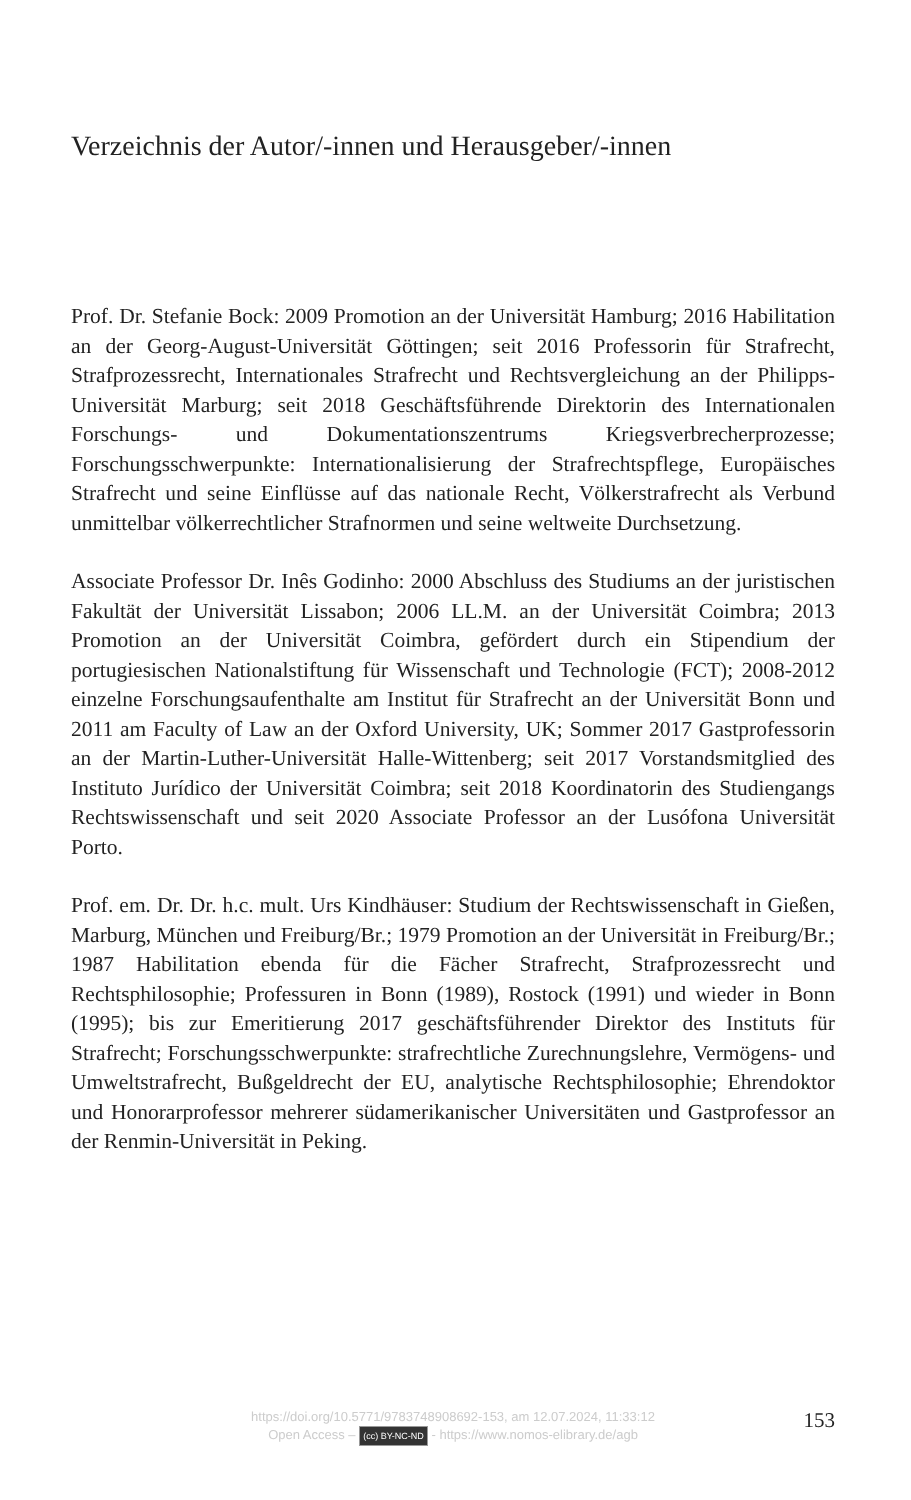Verzeichnis der Autor/-innen und Herausgeber/-innen
Prof. Dr. Stefanie Bock: 2009 Promotion an der Universität Hamburg; 2016 Habilitation an der Georg-August-Universität Göttingen; seit 2016 Professorin für Strafrecht, Strafprozessrecht, Internationales Strafrecht und Rechtsvergleichung an der Philipps-Universität Marburg; seit 2018 Geschäftsführende Direktorin des Internationalen Forschungs- und Dokumentationszentrums Kriegsverbrecherprozesse; Forschungsschwerpunkte: Internationalisierung der Strafrechtspflege, Europäisches Strafrecht und seine Einflüsse auf das nationale Recht, Völkerstrafrecht als Verbund unmittelbar völkerrechtlicher Strafnormen und seine weltweite Durchsetzung.
Associate Professor Dr. Inês Godinho: 2000 Abschluss des Studiums an der juristischen Fakultät der Universität Lissabon; 2006 LL.M. an der Universität Coimbra; 2013 Promotion an der Universität Coimbra, gefördert durch ein Stipendium der portugiesischen Nationalstiftung für Wissenschaft und Technologie (FCT); 2008-2012 einzelne Forschungsaufenthalte am Institut für Strafrecht an der Universität Bonn und 2011 am Faculty of Law an der Oxford University, UK; Sommer 2017 Gastprofessorin an der Martin-Luther-Universität Halle-Wittenberg; seit 2017 Vorstandsmitglied des Instituto Jurídico der Universität Coimbra; seit 2018 Koordinatorin des Studiengangs Rechtswissenschaft und seit 2020 Associate Professor an der Lusófona Universität Porto.
Prof. em. Dr. Dr. h.c. mult. Urs Kindhäuser: Studium der Rechtswissenschaft in Gießen, Marburg, München und Freiburg/Br.; 1979 Promotion an der Universität in Freiburg/Br.; 1987 Habilitation ebenda für die Fächer Strafrecht, Strafprozessrecht und Rechtsphilosophie; Professuren in Bonn (1989), Rostock (1991) und wieder in Bonn (1995); bis zur Emeritierung 2017 geschäftsführender Direktor des Instituts für Strafrecht; Forschungsschwerpunkte: strafrechtliche Zurechnungslehre, Vermögens- und Umweltstrafrecht, Bußgeldrecht der EU, analytische Rechtsphilosophie; Ehrendoktor und Honorarprofessor mehrerer südamerikanischer Universitäten und Gastprofessor an der Renmin-Universität in Peking.
https://doi.org/10.5771/9783748908692-153, am 12.07.2024, 11:33:12
Open Access – (cc) BY-NC-ND - https://www.nomos-elibrary.de/agb
153